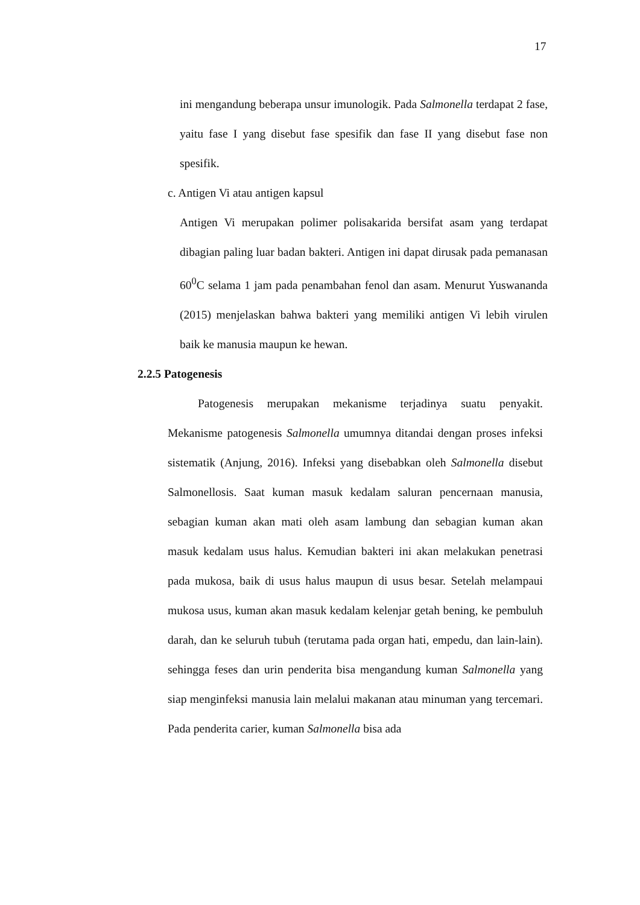17
ini mengandung beberapa unsur imunologik. Pada Salmonella terdapat 2 fase, yaitu fase I yang disebut fase spesifik dan fase II yang disebut fase non spesifik.
c. Antigen Vi atau antigen kapsul
Antigen Vi merupakan polimer polisakarida bersifat asam yang terdapat dibagian paling luar badan bakteri. Antigen ini dapat dirusak pada pemanasan 60<sup>0</sup>C selama 1 jam pada penambahan fenol dan asam. Menurut Yuswananda (2015) menjelaskan bahwa bakteri yang memiliki antigen Vi lebih virulen baik ke manusia maupun ke hewan.
2.2.5 Patogenesis
Patogenesis merupakan mekanisme terjadinya suatu penyakit. Mekanisme patogenesis Salmonella umumnya ditandai dengan proses infeksi sistematik (Anjung, 2016). Infeksi yang disebabkan oleh Salmonella disebut Salmonellosis. Saat kuman masuk kedalam saluran pencernaan manusia, sebagian kuman akan mati oleh asam lambung dan sebagian kuman akan masuk kedalam usus halus. Kemudian bakteri ini akan melakukan penetrasi pada mukosa, baik di usus halus maupun di usus besar. Setelah melampaui mukosa usus, kuman akan masuk kedalam kelenjar getah bening, ke pembuluh darah, dan ke seluruh tubuh (terutama pada organ hati, empedu, dan lain-lain). sehingga feses dan urin penderita bisa mengandung kuman Salmonella yang siap menginfeksi manusia lain melalui makanan atau minuman yang tercemari. Pada penderita carier, kuman Salmonella bisa ada